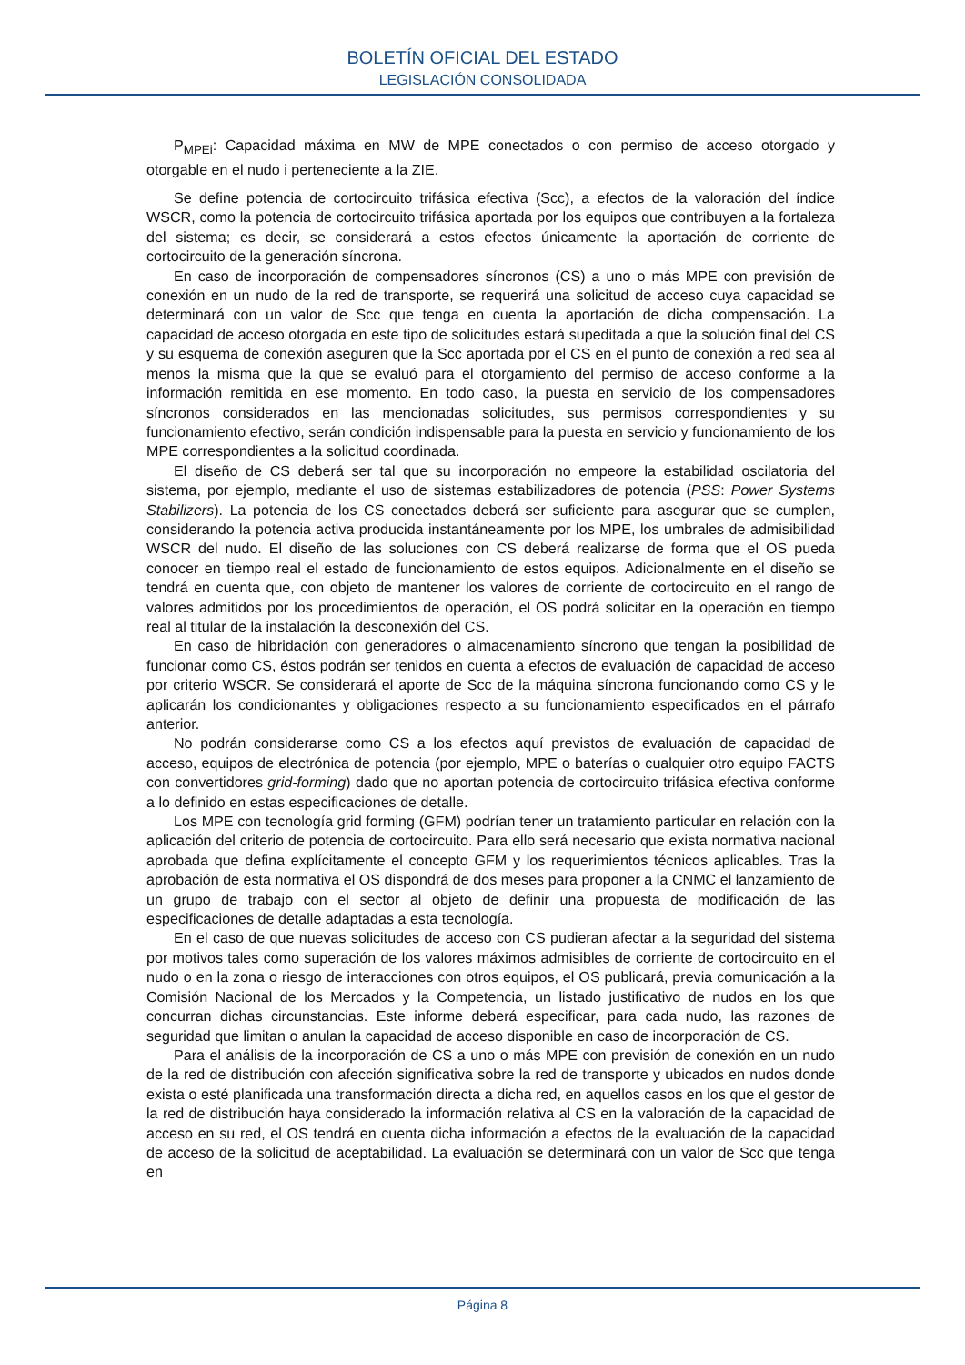BOLETÍN OFICIAL DEL ESTADO
LEGISLACIÓN CONSOLIDADA
P<sub>MPEi</sub>: Capacidad máxima en MW de MPE conectados o con permiso de acceso otorgado y otorgable en el nudo i perteneciente a la ZIE.
Se define potencia de cortocircuito trifásica efectiva (Scc), a efectos de la valoración del índice WSCR, como la potencia de cortocircuito trifásica aportada por los equipos que contribuyen a la fortaleza del sistema; es decir, se considerará a estos efectos únicamente la aportación de corriente de cortocircuito de la generación síncrona.
En caso de incorporación de compensadores síncronos (CS) a uno o más MPE con previsión de conexión en un nudo de la red de transporte, se requerirá una solicitud de acceso cuya capacidad se determinará con un valor de Scc que tenga en cuenta la aportación de dicha compensación. La capacidad de acceso otorgada en este tipo de solicitudes estará supeditada a que la solución final del CS y su esquema de conexión aseguren que la Scc aportada por el CS en el punto de conexión a red sea al menos la misma que la que se evaluó para el otorgamiento del permiso de acceso conforme a la información remitida en ese momento. En todo caso, la puesta en servicio de los compensadores síncronos considerados en las mencionadas solicitudes, sus permisos correspondientes y su funcionamiento efectivo, serán condición indispensable para la puesta en servicio y funcionamiento de los MPE correspondientes a la solicitud coordinada.
El diseño de CS deberá ser tal que su incorporación no empeore la estabilidad oscilatoria del sistema, por ejemplo, mediante el uso de sistemas estabilizadores de potencia (PSS: Power Systems Stabilizers). La potencia de los CS conectados deberá ser suficiente para asegurar que se cumplen, considerando la potencia activa producida instantáneamente por los MPE, los umbrales de admisibilidad WSCR del nudo. El diseño de las soluciones con CS deberá realizarse de forma que el OS pueda conocer en tiempo real el estado de funcionamiento de estos equipos. Adicionalmente en el diseño se tendrá en cuenta que, con objeto de mantener los valores de corriente de cortocircuito en el rango de valores admitidos por los procedimientos de operación, el OS podrá solicitar en la operación en tiempo real al titular de la instalación la desconexión del CS.
En caso de hibridación con generadores o almacenamiento síncrono que tengan la posibilidad de funcionar como CS, éstos podrán ser tenidos en cuenta a efectos de evaluación de capacidad de acceso por criterio WSCR. Se considerará el aporte de Scc de la máquina síncrona funcionando como CS y le aplicarán los condicionantes y obligaciones respecto a su funcionamiento especificados en el párrafo anterior.
No podrán considerarse como CS a los efectos aquí previstos de evaluación de capacidad de acceso, equipos de electrónica de potencia (por ejemplo, MPE o baterías o cualquier otro equipo FACTS con convertidores grid-forming) dado que no aportan potencia de cortocircuito trifásica efectiva conforme a lo definido en estas especificaciones de detalle.
Los MPE con tecnología grid forming (GFM) podrían tener un tratamiento particular en relación con la aplicación del criterio de potencia de cortocircuito. Para ello será necesario que exista normativa nacional aprobada que defina explícitamente el concepto GFM y los requerimientos técnicos aplicables. Tras la aprobación de esta normativa el OS dispondrá de dos meses para proponer a la CNMC el lanzamiento de un grupo de trabajo con el sector al objeto de definir una propuesta de modificación de las especificaciones de detalle adaptadas a esta tecnología.
En el caso de que nuevas solicitudes de acceso con CS pudieran afectar a la seguridad del sistema por motivos tales como superación de los valores máximos admisibles de corriente de cortocircuito en el nudo o en la zona o riesgo de interacciones con otros equipos, el OS publicará, previa comunicación a la Comisión Nacional de los Mercados y la Competencia, un listado justificativo de nudos en los que concurran dichas circunstancias. Este informe deberá especificar, para cada nudo, las razones de seguridad que limitan o anulan la capacidad de acceso disponible en caso de incorporación de CS.
Para el análisis de la incorporación de CS a uno o más MPE con previsión de conexión en un nudo de la red de distribución con afección significativa sobre la red de transporte y ubicados en nudos donde exista o esté planificada una transformación directa a dicha red, en aquellos casos en los que el gestor de la red de distribución haya considerado la información relativa al CS en la valoración de la capacidad de acceso en su red, el OS tendrá en cuenta dicha información a efectos de la evaluación de la capacidad de acceso de la solicitud de aceptabilidad. La evaluación se determinará con un valor de Scc que tenga en
Página 8